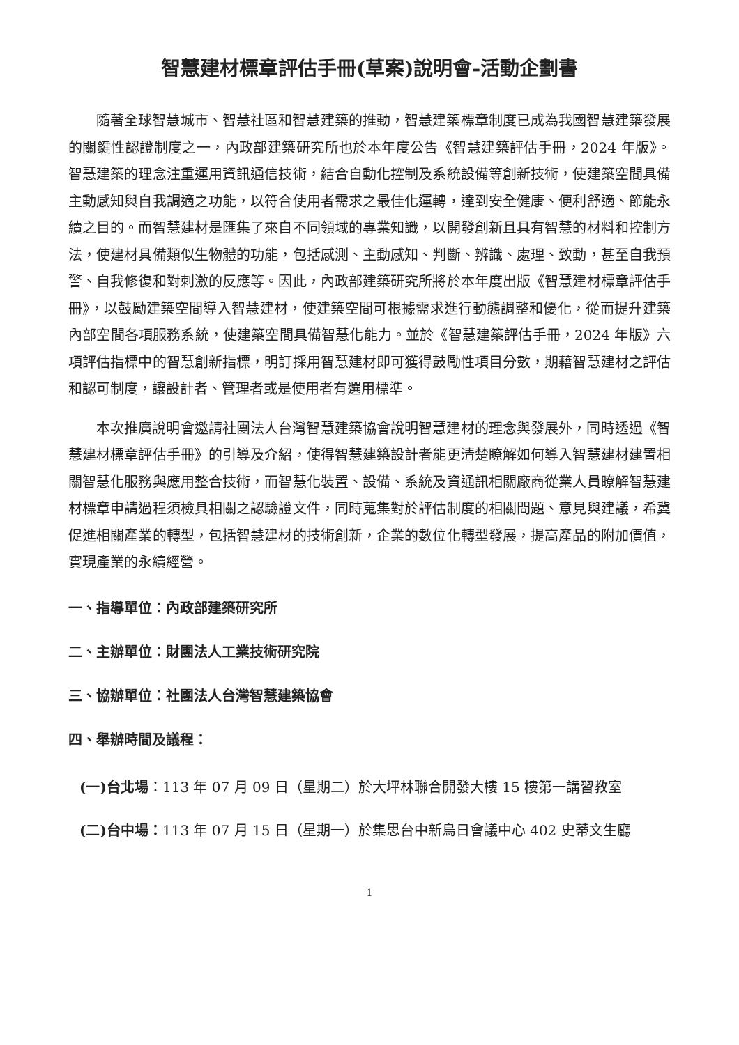智慧建材標章評估手冊(草案)說明會-活動企劃書
隨著全球智慧城市、智慧社區和智慧建築的推動，智慧建築標章制度已成為我國智慧建築發展的關鍵性認證制度之一，內政部建築研究所也於本年度公告《智慧建築評估手冊，2024 年版》。智慧建築的理念注重運用資訊通信技術，結合自動化控制及系統設備等創新技術，使建築空間具備主動感知與自我調適之功能，以符合使用者需求之最佳化運轉，達到安全健康、便利舒適、節能永續之目的。而智慧建材是匯集了來自不同領域的專業知識，以開發創新且具有智慧的材料和控制方法，使建材具備類似生物體的功能，包括感測、主動感知、判斷、辨識、處理、致動，甚至自我預警、自我修復和對刺激的反應等。因此，內政部建築研究所將於本年度出版《智慧建材標章評估手冊》，以鼓勵建築空間導入智慧建材，使建築空間可根據需求進行動態調整和優化，從而提升建築內部空間各項服務系統，使建築空間具備智慧化能力。並於《智慧建築評估手冊，2024 年版》六項評估指標中的智慧創新指標，明訂採用智慧建材即可獲得鼓勵性項目分數，期藉智慧建材之評估和認可制度，讓設計者、管理者或是使用者有選用標準。
本次推廣說明會邀請社團法人台灣智慧建築協會說明智慧建材的理念與發展外，同時透過《智慧建材標章評估手冊》的引導及介紹，使得智慧建築設計者能更清楚瞭解如何導入智慧建材建置相關智慧化服務與應用整合技術，而智慧化裝置、設備、系統及資通訊相關廠商從業人員瞭解智慧建材標章申請過程須檢具相關之認驗證文件，同時蒐集對於評估制度的相關問題、意見與建議，希冀促進相關產業的轉型，包括智慧建材的技術創新，企業的數位化轉型發展，提高產品的附加價值，實現產業的永續經營。
一、指導單位：內政部建築研究所
二、主辦單位：財團法人工業技術研究院
三、協辦單位：社團法人台灣智慧建築協會
四、舉辦時間及議程：
(一)台北場：113 年 07 月 09 日（星期二）於大坪林聯合開發大樓 15 樓第一講習教室
(二)台中場：113 年 07 月 15 日（星期一）於集思台中新烏日會議中心 402 史蒂文生廳
1